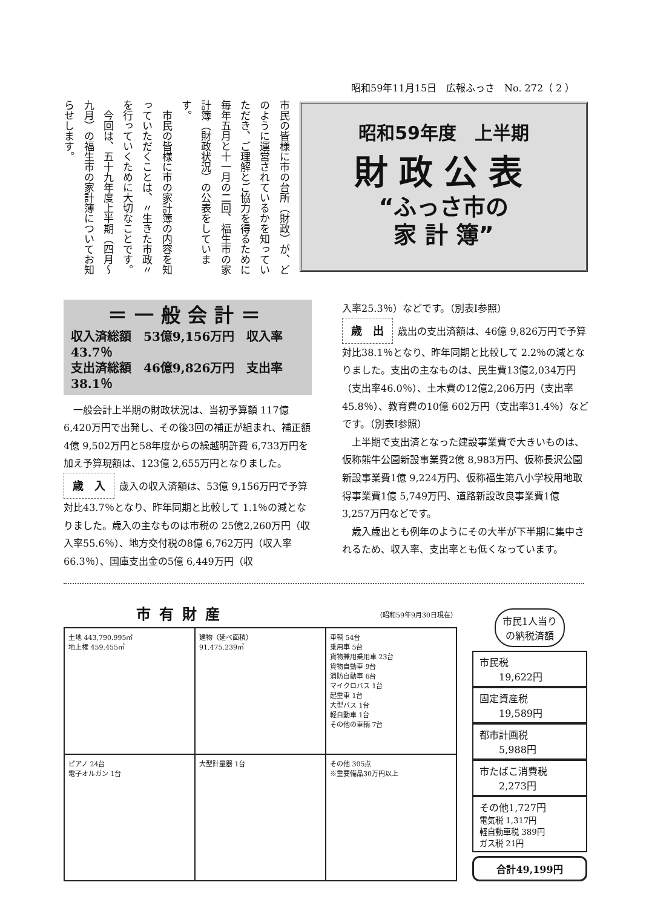昭和59年11月15日　広報ふっさ　No. 272（ 2 ）
昭和59年度　上半期
財政公表
“ふっさ市の
家 計 簿”
市民の皆様に市の台所（財政）が、どのように運営されているかを知っていただき、ご理解とご協力を得るために毎年五月と十一月の二回、福生市の家計簿（財政状況）の公表をしています。
　市民の皆様に市の家計簿の内容を知っていただくことは、〃生きた市政〃を行っていくために大切なことです。
　今回は、五十九年度上半期（四月～九月）の福生市の家計簿についてお知らせします。
＝一般会計＝
収入済総額　53億9,156万円　収入率43.7％
支出済総額　46億9,826万円　支出率38.1％
　一般会計上半期の財政状況は、当初予算額 117億 6,420万円で出発し、その後3回の補正が組まれ、補正額4億 9,502万円と58年度からの繰越明許費 6,733万円を加え予算現額は、123億 2,655万円となりました。
歳　入 歳入の収入済額は、53億 9,156万円で予算対比43.7％となり、昨年同期と比較して 1.1％の減となりました。歳入の主なものは市税の 25億2,260万円（収入率55.6％）、地方交付税の8億 6,762万円（収入率66.3％）、国庫支出金の5億 6,449万円（収
入率25.3％）などです。（別表Ⅰ参照）
歳　出 歳出の支出済額は、46億 9,826万円で予算対比38.1％となり、昨年同期と比較して 2.2％の減となりました。支出の主なものは、民生費13億2,034万円（支出率46.0％）、土木費の12億2,206万円（支出率45.8％）、教育費の10億 602万円（支出率31.4％）などです。（別表Ⅰ参照）
　上半期で支出済となった建設事業費で大きいものは、仮称熊牛公園新設事業費2億 8,983万円、仮称長沢公園新設事業費1億 9,224万円、仮称福生第八小学校用地取得事業費1億 5,749万円、道路新設改良事業費1億 3,257万円などです。
　歳入歳出とも例年のようにその大半が下半期に集中されるため、収入率、支出率とも低くなっています。
市有財産
（昭和59年9月30日現在）
| 土地 443,790.995㎡ 地上権 459.455㎡ | 建物（延べ面積） 91,475.239㎡ | 車輌 54台 乗用車 5台 貨物兼用乗用車 23台 貨物自動車 9台 消防自動車 6台 マイクロバス 1台 起重車 1台 大型バス 1台 軽自動車 1台 その他の車輌 7台 |
| ピアノ 24台 電子オルガン 1台 | 大型計量器 1台 | その他 305点 ※重要備品30万円以上 |
市民1人当りの納税済額
市民税
　　19,622円
固定資産税
　　19,589円
都市計画税
　　5,988円
市たばこ消費税
　　2,273円
その他1,727円
電気税 1,317円
軽自動車税 389円
ガス税 21円
合計49,199円